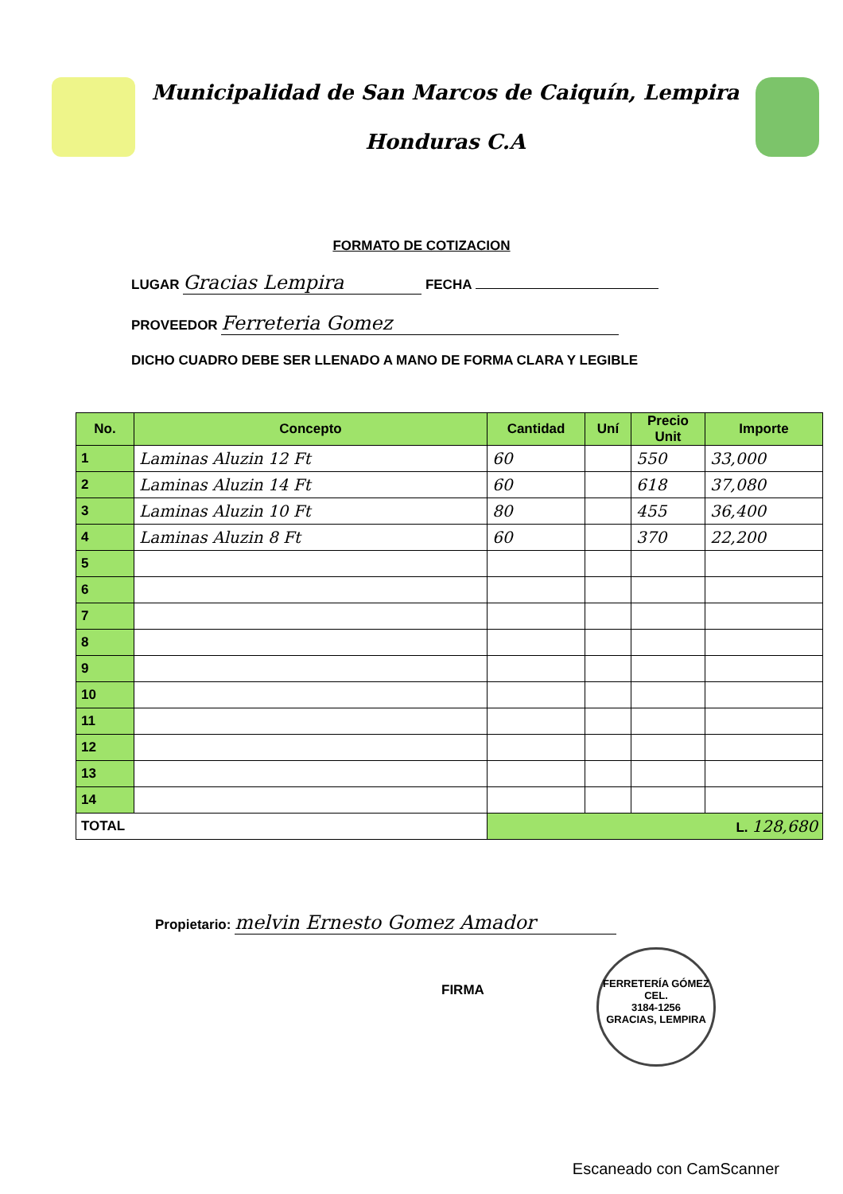Municipalidad de San Marcos de Caiquín, Lempira
Honduras C.A
FORMATO DE COTIZACION
LUGAR Gracias Lempira FECHA
PROVEEDOR Ferreteria Gomez
DICHO CUADRO DEBE SER LLENADO A MANO DE FORMA CLARA Y LEGIBLE
| No. | Concepto | Cantidad | Uní | Precio Unit | Importe |
| --- | --- | --- | --- | --- | --- |
| 1 | Laminas Aluzin 12 Ft | 60 | | 550 | 33,000 |
| 2 | Laminas Aluzin 14 Ft | 60 | | 618 | 37,080 |
| 3 | Laminas Aluzin 10 Ft | 80 | | 455 | 36,400 |
| 4 | Laminas Aluzin 8 Ft | 60 | | 370 | 22,200 |
| 5 | | | | | |
| 6 | | | | | |
| 7 | | | | | |
| 8 | | | | | |
| 9 | | | | | |
| 10 | | | | | |
| 11 | | | | | |
| 12 | | | | | |
| 13 | | | | | |
| 14 | | | | | |
| TOTAL | | L. 128,680 | | | |
Propietario: melvin Ernesto Gomez Amador
FIRMA
FERRETERÍA GÓMEZ
CEL.
3184-1256
GRACIAS, LEMPIRA
Escaneado con CamScanner